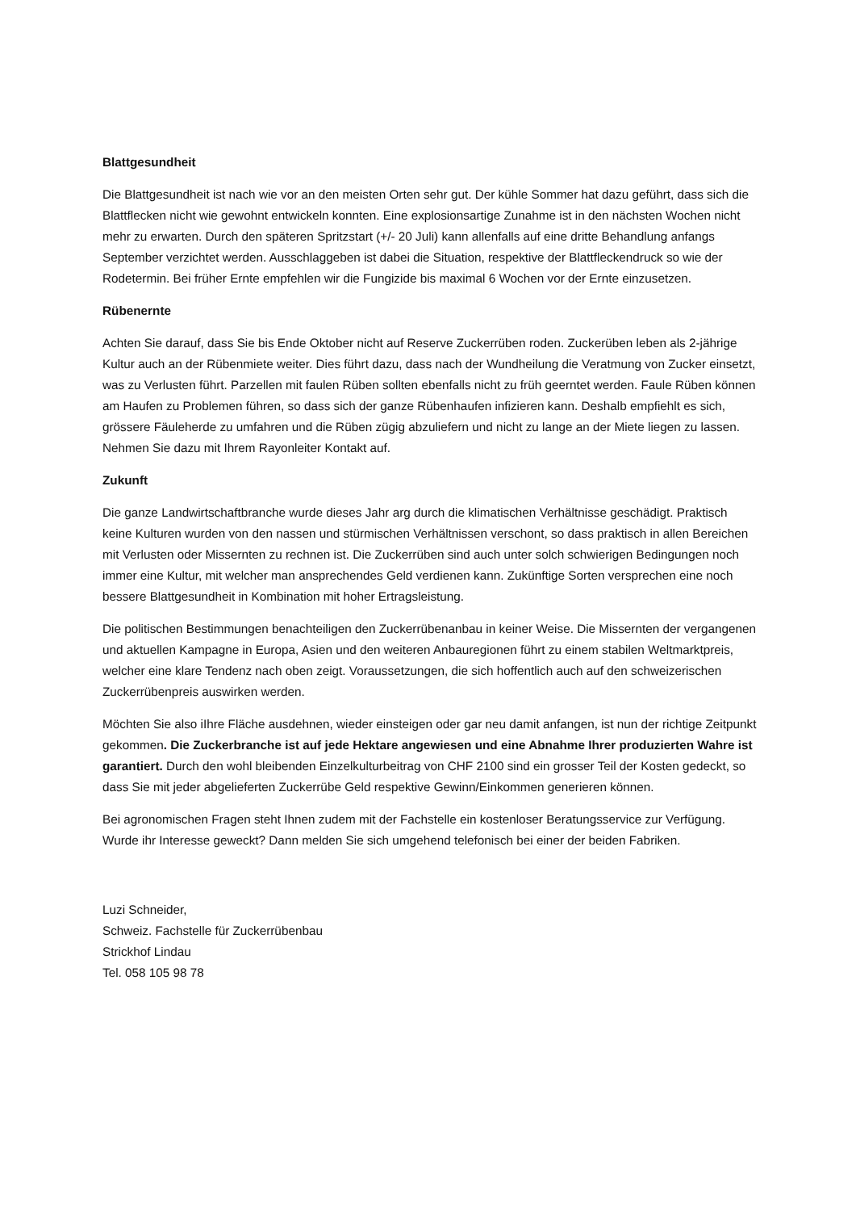Blattgesundheit
Die Blattgesundheit ist nach wie vor an den meisten Orten sehr gut. Der kühle Sommer hat dazu geführt, dass sich die Blattflecken nicht wie gewohnt entwickeln konnten. Eine explosionsartige Zunahme ist in den nächsten Wochen nicht mehr zu erwarten. Durch den späteren Spritzstart (+/- 20 Juli) kann allenfalls auf eine dritte Behandlung anfangs September verzichtet werden. Ausschlaggeben ist dabei die Situation, respektive der Blattfleckendruck so wie der Rodetermin. Bei früher Ernte empfehlen wir die Fungizide bis maximal 6 Wochen vor der Ernte einzusetzen.
Rübenernte
Achten Sie darauf, dass Sie bis Ende Oktober nicht auf Reserve Zuckerrüben roden. Zuckerüben leben als 2-jährige Kultur auch an der Rübenmiete weiter. Dies führt dazu, dass nach der Wundheilung die Veratmung von Zucker einsetzt, was zu Verlusten führt. Parzellen mit faulen Rüben sollten ebenfalls nicht zu früh geerntet werden. Faule Rüben können am Haufen zu Problemen führen, so dass sich der ganze Rübenhaufen infizieren kann. Deshalb empfiehlt es sich, grössere Fäuleherde zu umfahren und die Rüben zügig abzuliefern und nicht zu lange an der Miete liegen zu lassen. Nehmen Sie dazu mit Ihrem Rayonleiter Kontakt auf.
Zukunft
Die ganze Landwirtschaftbranche wurde dieses Jahr arg durch die klimatischen Verhältnisse geschädigt. Praktisch keine Kulturen wurden von den nassen und stürmischen Verhältnissen verschont, so dass praktisch in allen Bereichen mit Verlusten oder Missernten zu rechnen ist. Die Zuckerrüben sind auch unter solch schwierigen Bedingungen noch immer eine Kultur, mit welcher man ansprechendes Geld verdienen kann. Zukünftige Sorten versprechen eine noch bessere Blattgesundheit in Kombination mit hoher Ertragsleistung.
Die politischen Bestimmungen benachteiligen den Zuckerrübenanbau in keiner Weise. Die Missernten der vergangenen und aktuellen Kampagne in Europa, Asien und den weiteren Anbauregionen führt zu einem stabilen Weltmarktpreis, welcher eine klare Tendenz nach oben zeigt. Voraussetzungen, die sich hoffentlich auch auf den schweizerischen Zuckerrübenpreis auswirken werden.
Möchten Sie also iIhre Fläche ausdehnen, wieder einsteigen oder gar neu damit anfangen, ist nun der richtige Zeitpunkt gekommen. Die Zuckerbranche ist auf jede Hektare angewiesen und eine Abnahme Ihrer produzierten Wahre ist garantiert. Durch den wohl bleibenden Einzelkulturbeitrag von CHF 2100 sind ein grosser Teil der Kosten gedeckt, so dass Sie mit jeder abgelieferten Zuckerrübe Geld respektive Gewinn/Einkommen generieren können.
Bei agronomischen Fragen steht Ihnen zudem mit der Fachstelle ein kostenloser Beratungsservice zur Verfügung. Wurde ihr Interesse geweckt? Dann melden Sie sich umgehend telefonisch bei einer der beiden Fabriken.
Luzi Schneider,
Schweiz. Fachstelle für Zuckerrübenbau
Strickhof Lindau
Tel. 058 105 98 78